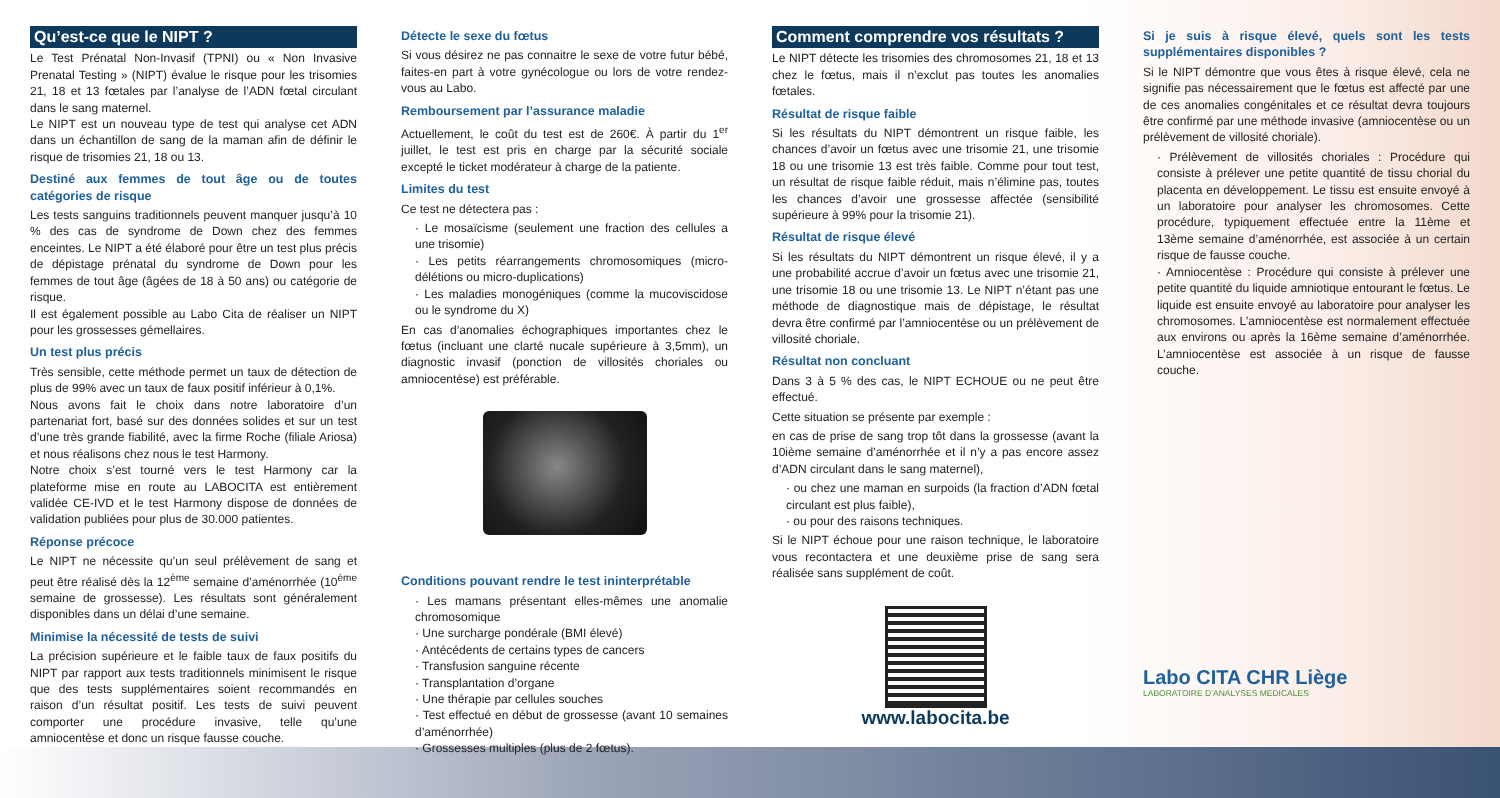Qu’est-ce que le NIPT ?
Le Test Prénatal Non-Invasif (TPNI) ou « Non Invasive Prenatal Testing » (NIPT) évalue le risque pour les trisomies 21, 18 et 13 fœtales par l’analyse de l’ADN fœtal circulant dans le sang maternel.
Le NIPT est un nouveau type de test qui analyse cet ADN dans un échantillon de sang de la maman afin de définir le risque de trisomies 21, 18 ou 13.
Destiné aux femmes de tout âge ou de toutes catégories de risque
Les tests sanguins traditionnels peuvent manquer jusqu’à 10 % des cas de syndrome de Down chez des femmes enceintes. Le NIPT a été élaboré pour être un test plus précis de dépistage prénatal du syndrome de Down pour les femmes de tout âge (âgées de 18 à 50 ans) ou catégorie de risque.
Il est également possible au Labo Cita de réaliser un NIPT pour les grossesses gémellaires.
Un test plus précis
Très sensible, cette méthode permet un taux de détection de plus de 99% avec un taux de faux positif inférieur à 0,1%.
Nous avons fait le choix dans notre laboratoire d’un partenariat fort, basé sur des données solides et sur un test d’une très grande fiabilité, avec la firme Roche (filiale Ariosa) et nous réalisons chez nous le test Harmony.
Notre choix s’est tourné vers le test Harmony car la plateforme mise en route au LABOCITA est entièrement validée CE-IVD et le test Harmony dispose de données de validation publiées pour plus de 30.000 patientes.
Réponse précoce
Le NIPT ne nécessite qu’un seul prélèvement de sang et peut être réalisé dès la 12<sup>ème</sup> semaine d’aménorrhée (10<sup>ème</sup> semaine de grossesse). Les résultats sont généralement disponibles dans un délai d’une semaine.
Minimise la nécessité de tests de suivi
La précision supérieure et le faible taux de faux positifs du NIPT par rapport aux tests traditionnels minimisent le risque que des tests supplémentaires soient recommandés en raison d’un résultat positif. Les tests de suivi peuvent comporter une procédure invasive, telle qu’une amniocentèse et donc un risque fausse couche.
Détecte le sexe du fœtus
Si vous désirez ne pas connaitre le sexe de votre futur bébé, faites-en part à votre gynécologue ou lors de votre rendez-vous au Labo.
Remboursement par l’assurance maladie
Actuellement, le coût du test est de 260€. À partir du 1<sup>er</sup> juillet, le test est pris en charge par la sécurité sociale excepté le ticket modérateur à charge de la patiente.
Limites du test
Ce test ne détectera pas :
· Le mosaïcisme (seulement une fraction des cellules a une trisomie)
· Les petits réarrangements chromosomiques (micro-délétions ou micro-duplications)
· Les maladies monogéniques (comme la mucoviscidose ou le syndrome du X)
En cas d’anomalies échographiques importantes chez le fœtus (incluant une clarté nucale supérieure à 3,5mm), un diagnostic invasif (ponction de villosités choriales ou amniocentèse) est préférable.
Conditions pouvant rendre le test ininterprétable
· Les mamans présentant elles-mêmes une anomalie chromosomique
· Une surcharge pondérale (BMI élevé)
· Antécédents de certains types de cancers
· Transfusion sanguine récente
· Transplantation d’organe
· Une thérapie par cellules souches
· Test effectué en début de grossesse (avant 10 semaines d’aménorrhée)
· Grossesses multiples (plus de 2 fœtus).
Comment comprendre vos résultats ?
Le NIPT détecte les trisomies des chromosomes 21, 18 et 13 chez le fœtus, mais il n’exclut pas toutes les anomalies fœtales.
Résultat de risque faible
Si les résultats du NIPT démontrent un risque faible, les chances d’avoir un fœtus avec une trisomie 21, une trisomie 18 ou une trisomie 13 est très faible. Comme pour tout test, un résultat de risque faible réduit, mais n’élimine pas, toutes les chances d’avoir une grossesse affectée (sensibilité supérieure à 99% pour la trisomie 21).
Résultat de risque élevé
Si les résultats du NIPT démontrent un risque élevé, il y a une probabilité accrue d’avoir un fœtus avec une trisomie 21, une trisomie 18 ou une trisomie 13. Le NIPT n’étant pas une méthode de diagnostique mais de dépistage, le résultat devra être confirmé par l’amniocentèse ou un prélèvement de villosité choriale.
Résultat non concluant
Dans 3 à 5 % des cas, le NIPT ECHOUE ou ne peut être effectué.
Cette situation se présente par exemple :
en cas de prise de sang trop tôt dans la grossesse (avant la 10ième semaine d’aménorrhée et il n’y a pas encore assez d’ADN circulant dans le sang maternel),
· ou chez une maman en surpoids (la fraction d’ADN fœtal circulant est plus faible),
· ou pour des raisons techniques.
Si le NIPT échoue pour une raison technique, le laboratoire vous recontactera et une deuxième prise de sang sera réalisée sans supplément de coût.
www.labocita.be
Si je suis à risque élevé, quels sont les tests supplémentaires disponibles ?
Si le NIPT démontre que vous êtes à risque élevé, cela ne signifie pas nécessairement que le fœtus est affecté par une de ces anomalies congénitales et ce résultat devra toujours être confirmé par une méthode invasive (amniocentèse ou un prélèvement de villosité choriale).
· Prélèvement de villosités choriales : Procédure qui consiste à prélever une petite quantité de tissu chorial du placenta en développement. Le tissu est ensuite envoyé à un laboratoire pour analyser les chromosomes. Cette procédure, typiquement effectuée entre la 11ème et 13ème semaine d’aménorrhée, est associée à un certain risque de fausse couche.
· Amniocentèse : Procédure qui consiste à prélever une petite quantité du liquide amniotique entourant le fœtus. Le liquide est ensuite envoyé au laboratoire pour analyser les chromosomes. L’amniocentèse est normalement effectuée aux environs ou après la 16ème semaine d’aménorrhée. L’amniocentèse est associée à un risque de fausse couche.
Labo CITA CHR Liège
LABORATOIRE D’ANALYSES MEDICALES